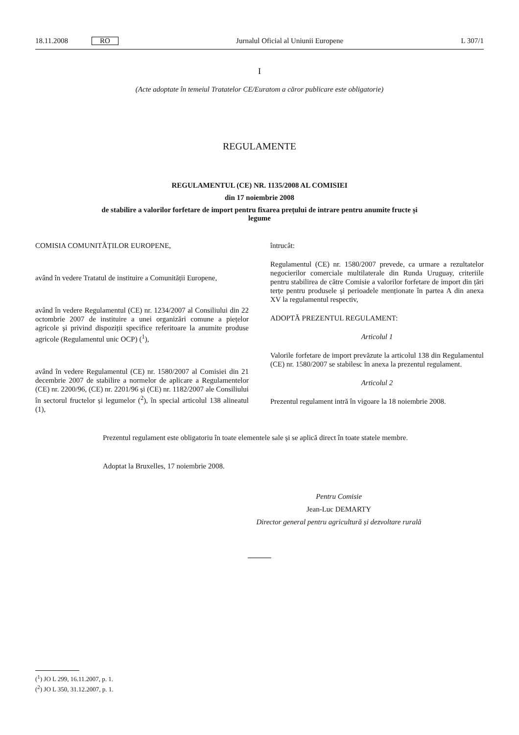18.11.2008 RO Jurnalul Oficial al Uniunii Europene L 307/1
I
(Acte adoptate în temeiul Tratatelor CE/Euratom a căror publicare este obligatorie)
REGULAMENTE
REGULAMENTUL (CE) NR. 1135/2008 AL COMISIEI
din 17 noiembrie 2008
de stabilire a valorilor forfetare de import pentru fixarea prețului de intrare pentru anumite fructe și
legume
COMISIA COMUNITĂȚILOR EUROPENE,
având în vedere Tratatul de instituire a Comunității Europene,
având în vedere Regulamentul (CE) nr. 1234/2007 al Consiliului din 22 octombrie 2007 de instituire a unei organizări comune a piețelor agricole și privind dispoziții specifice referitoare la anumite produse agricole (Regulamentul unic OCP) (<sup>1</sup>),
având în vedere Regulamentul (CE) nr. 1580/2007 al Comisiei din 21 decembrie 2007 de stabilire a normelor de aplicare a Regulamentelor (CE) nr. 2200/96, (CE) nr. 2201/96 și (CE) nr. 1182/2007 ale Consiliului în sectorul fructelor și legumelor (<sup>2</sup>), în special articolul 138 alineatul (1),
întrucât:
Regulamentul (CE) nr. 1580/2007 prevede, ca urmare a rezultatelor negocierilor comerciale multilaterale din Runda Uruguay, criteriile pentru stabilirea de către Comisie a valorilor forfetare de import din țări terțe pentru produsele și perioadele menționate în partea A din anexa XV la regulamentul respectiv,
ADOPTĂ PREZENTUL REGULAMENT:
Articolul 1
Valorile forfetare de import prevăzute la articolul 138 din Regulamentul (CE) nr. 1580/2007 se stabilesc în anexa la prezentul regulament.
Articolul 2
Prezentul regulament intră în vigoare la 18 noiembrie 2008.
Prezentul regulament este obligatoriu în toate elementele sale și se aplică direct în toate statele membre.
Adoptat la Bruxelles, 17 noiembrie 2008.
Pentru Comisie
Jean-Luc DEMARTY
Director general pentru agricultură și dezvoltare rurală
(<sup>1</sup>) JO L 299, 16.11.2007, p. 1.
(<sup>2</sup>) JO L 350, 31.12.2007, p. 1.